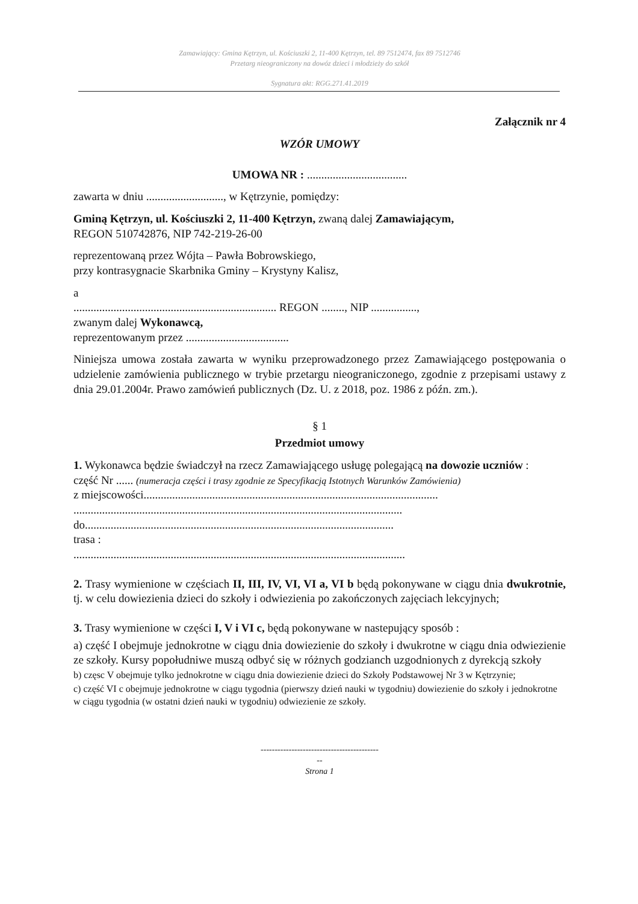Zamawiający: Gmina Kętrzyn, ul. Kościuszki 2, 11-400 Kętrzyn, tel. 89 7512474, fax 89 7512746
Przetarg nieograniczony na dowóz dzieci i młodzieży do szkół
Sygnatura akt: RGG.271.41.2019
Załącznik nr 4
WZÓR UMOWY
UMOWA NR : ...................................
zawarta w dniu ..........................., w Kętrzynie, pomiędzy:
Gminą Kętrzyn, ul. Kościuszki 2, 11-400 Kętrzyn, zwaną dalej Zamawiającym,
REGON 510742876, NIP 742-219-26-00
reprezentowaną przez Wójta – Pawła Bobrowskiego,
przy kontrasygnacie Skarbnika Gminy – Krystyny Kalisz,
a
....................................................................... REGON ........, NIP ................,
zwanym dalej Wykonawcą,
reprezentowanym przez ....................................
Niniejsza umowa została zawarta w wyniku przeprowadzonego przez Zamawiającego postępowania o udzielenie zamówienia publicznego w trybie przetargu nieograniczonego, zgodnie z przepisami ustawy z dnia 29.01.2004r. Prawo zamówień publicznych (Dz. U. z 2018, poz. 1986 z późn. zm.).
§ 1
Przedmiot umowy
1. Wykonawca będzie świadczył na rzecz Zamawiającego usługę polegającą na dowozie uczniów :
część Nr ...... (numeracja części i trasy zgodnie ze Specyfikacją Istotnych Warunków Zamówienia)
z miejscowości.......................................................................................................
...................................................................................................................
do............................................................................................................
trasa :
....................................................................................................................
2. Trasy wymienione w częściach II, III, IV, VI, VI a, VI b będą pokonywane w ciągu dnia dwukrotnie, tj. w celu dowiezienia dzieci do szkoły i odwiezienia po zakończonych zajęciach lekcyjnych;
3. Trasy wymienione w części I, V i VI c, będą pokonywane w nastepujący sposób :
a) część I obejmuje jednokrotne w ciągu dnia dowiezienie do szkoły i dwukrotne w ciągu dnia odwiezienie ze szkoły. Kursy popołudniwe muszą odbyć się w różnych godzianch uzgodnionych z dyrekcją szkoły
b) częsc V obejmuje tylko jednokrotne w ciągu dnia dowiezienie dzieci do Szkoły Podstawowej Nr 3 w Kętrzynie;
c) część VI c obejmuje jednokrotne w ciągu tygodnia (pierwszy dzień nauki w tygodniu) dowiezienie do szkoły i jednokrotne w ciągu tygodnia (w ostatni dzień nauki w tygodniu) odwiezienie ze szkoły.
------------------------------------------
--
Strona 1